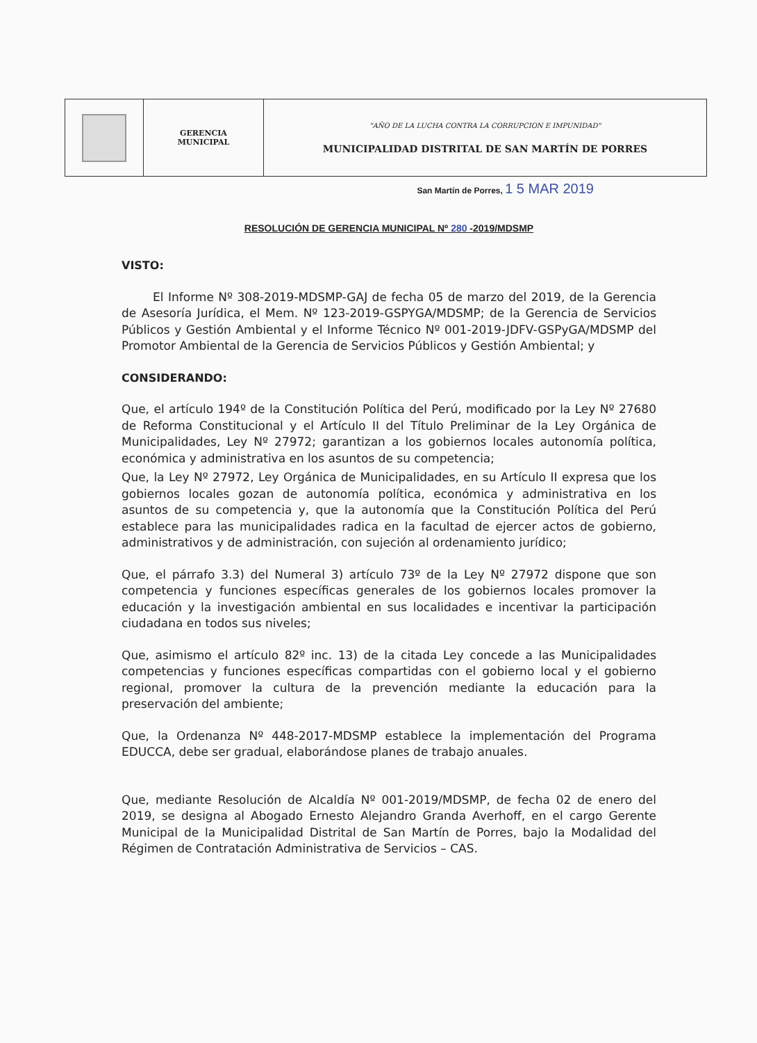| | GERENCIA MUNICIPAL | "AÑO DE LA LUCHA CONTRA LA CORRUPCION E IMPUNIDAD" MUNICIPALIDAD DISTRITAL DE SAN MARTÍN DE PORRES |
San Martín de Porres, 1 5 MAR 2019
RESOLUCIÓN DE GERENCIA MUNICIPAL Nº 280 -2019/MDSMP
VISTO:
El Informe Nº 308-2019-MDSMP-GAJ de fecha 05 de marzo del 2019, de la Gerencia de Asesoría Jurídica, el Mem. Nº 123-2019-GSPYGA/MDSMP; de la Gerencia de Servicios Públicos y Gestión Ambiental y el Informe Técnico Nº 001-2019-JDFV-GSPyGA/MDSMP del Promotor Ambiental de la Gerencia de Servicios Públicos y Gestión Ambiental; y
CONSIDERANDO:
Que, el artículo 194º de la Constitución Política del Perú, modificado por la Ley Nº 27680 de Reforma Constitucional y el Artículo II del Título Preliminar de la Ley Orgánica de Municipalidades, Ley Nº 27972; garantizan a los gobiernos locales autonomía política, económica y administrativa en los asuntos de su competencia;
Que, la Ley Nº 27972, Ley Orgánica de Municipalidades, en su Artículo II expresa que los gobiernos locales gozan de autonomía política, económica y administrativa en los asuntos de su competencia y, que la autonomía que la Constitución Política del Perú establece para las municipalidades radica en la facultad de ejercer actos de gobierno, administrativos y de administración, con sujeción al ordenamiento jurídico;
Que, el párrafo 3.3) del Numeral 3) artículo 73º de la Ley Nº 27972 dispone que son competencia y funciones específicas generales de los gobiernos locales promover la educación y la investigación ambiental en sus localidades e incentivar la participación ciudadana en todos sus niveles;
Que, asimismo el artículo 82º inc. 13) de la citada Ley concede a las Municipalidades competencias y funciones específicas compartidas con el gobierno local y el gobierno regional, promover la cultura de la prevención mediante la educación para la preservación del ambiente;
Que, la Ordenanza Nº 448-2017-MDSMP establece la implementación del Programa EDUCCA, debe ser gradual, elaborándose planes de trabajo anuales.
Que, mediante Resolución de Alcaldía Nº 001-2019/MDSMP, de fecha 02 de enero del 2019, se designa al Abogado Ernesto Alejandro Granda Averhoff, en el cargo Gerente Municipal de la Municipalidad Distrital de San Martín de Porres, bajo la Modalidad del Régimen de Contratación Administrativa de Servicios – CAS.